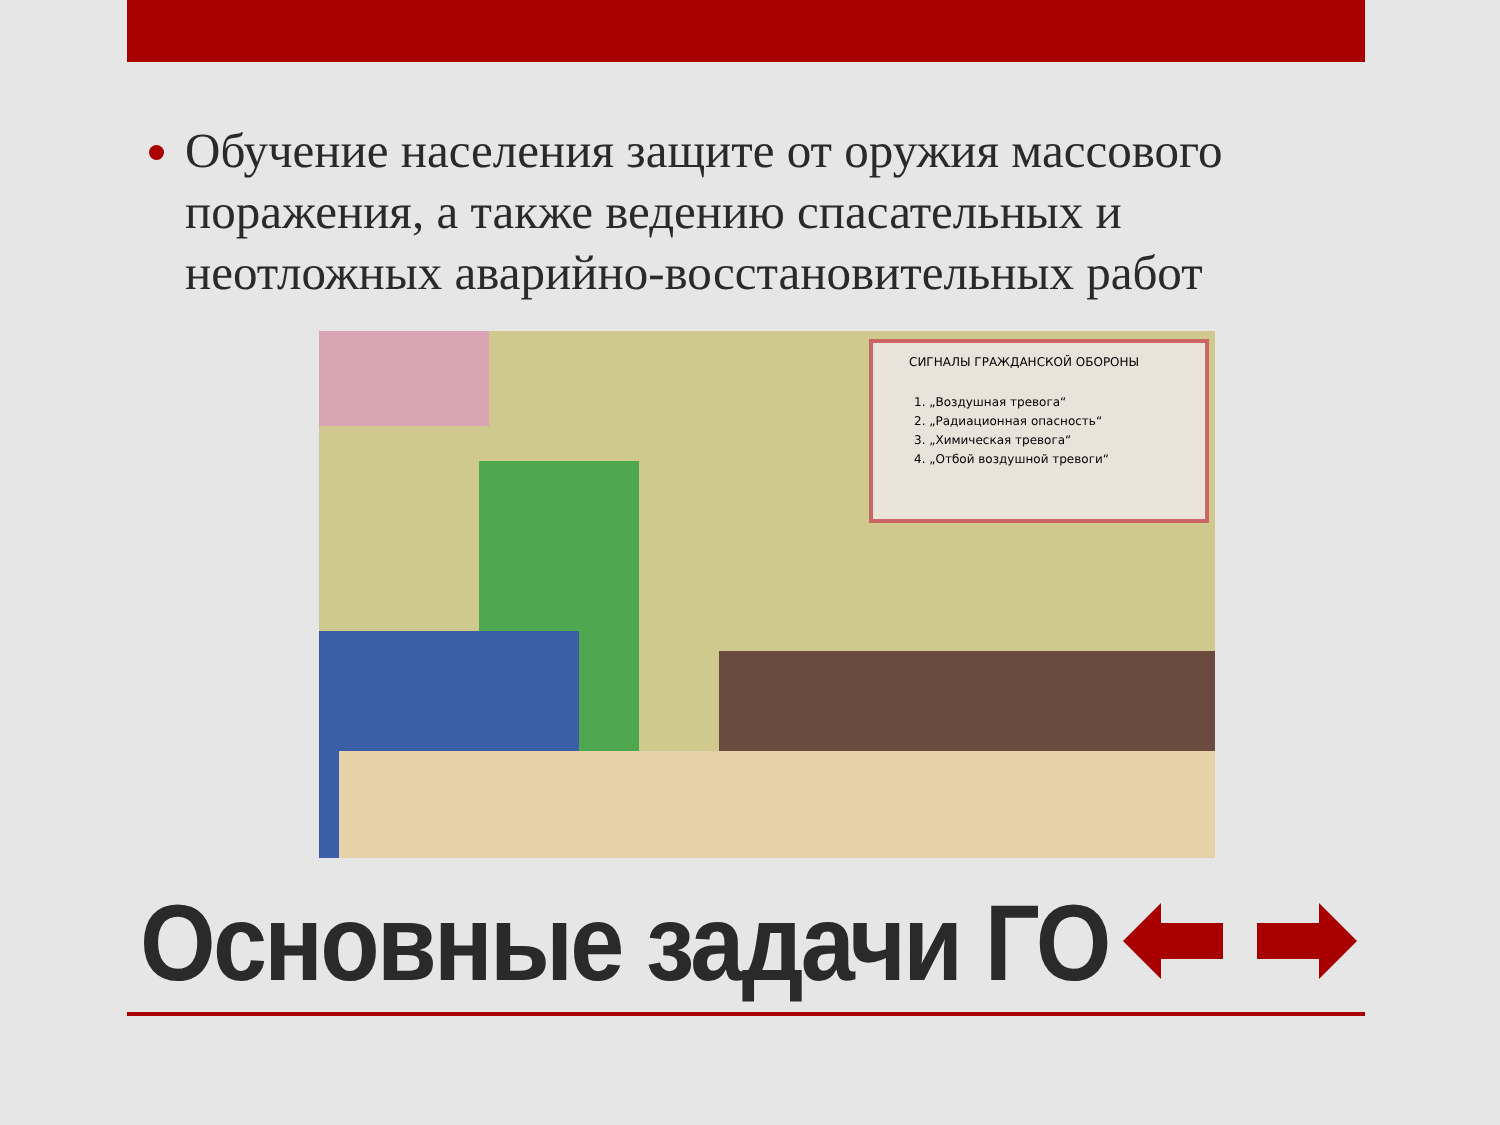Обучение населения защите от оружия массового поражения, а также ведению спасательных и неотложных аварийно-восстановительных работ
СИГНАЛЫ ГРАЖДАНСКОЙ ОБОРОНЫ
1. „Воздушная тревога“
2. „Радиационная опасность“
3. „Химическая тревога“
4. „Отбой воздушной тревоги“
Основные задачи ГО